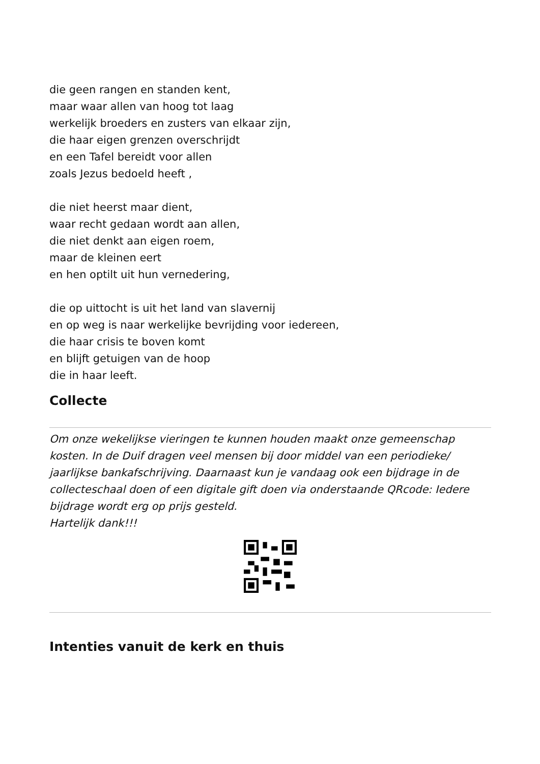die geen rangen en standen kent,
maar waar allen van hoog tot laag
werkelijk broeders en zusters van elkaar zijn,
die haar eigen grenzen overschrijdt
en een Tafel bereidt voor allen
zoals Jezus bedoeld heeft ,
die niet heerst maar dient,
waar recht gedaan wordt aan allen,
die niet denkt aan eigen roem,
maar de kleinen eert
en hen optilt uit hun vernedering,
die op uittocht is uit het land van slavernij
en op weg is naar werkelijke bevrijding voor iedereen,
die haar crisis te boven komt
en blijft getuigen van de hoop
die in haar leeft.
Collecte
Om onze wekelijkse vieringen te kunnen houden maakt onze gemeenschap kosten. In de Duif dragen veel mensen bij door middel van een periodieke/ jaarlijkse bankafschrijving. Daarnaast kun je vandaag ook een bijdrage in de collecteschaal doen of een digitale gift doen via onderstaande QRcode: Iedere bijdrage wordt erg op prijs gesteld.
Hartelijk dank!!!
Intenties vanuit de kerk en thuis